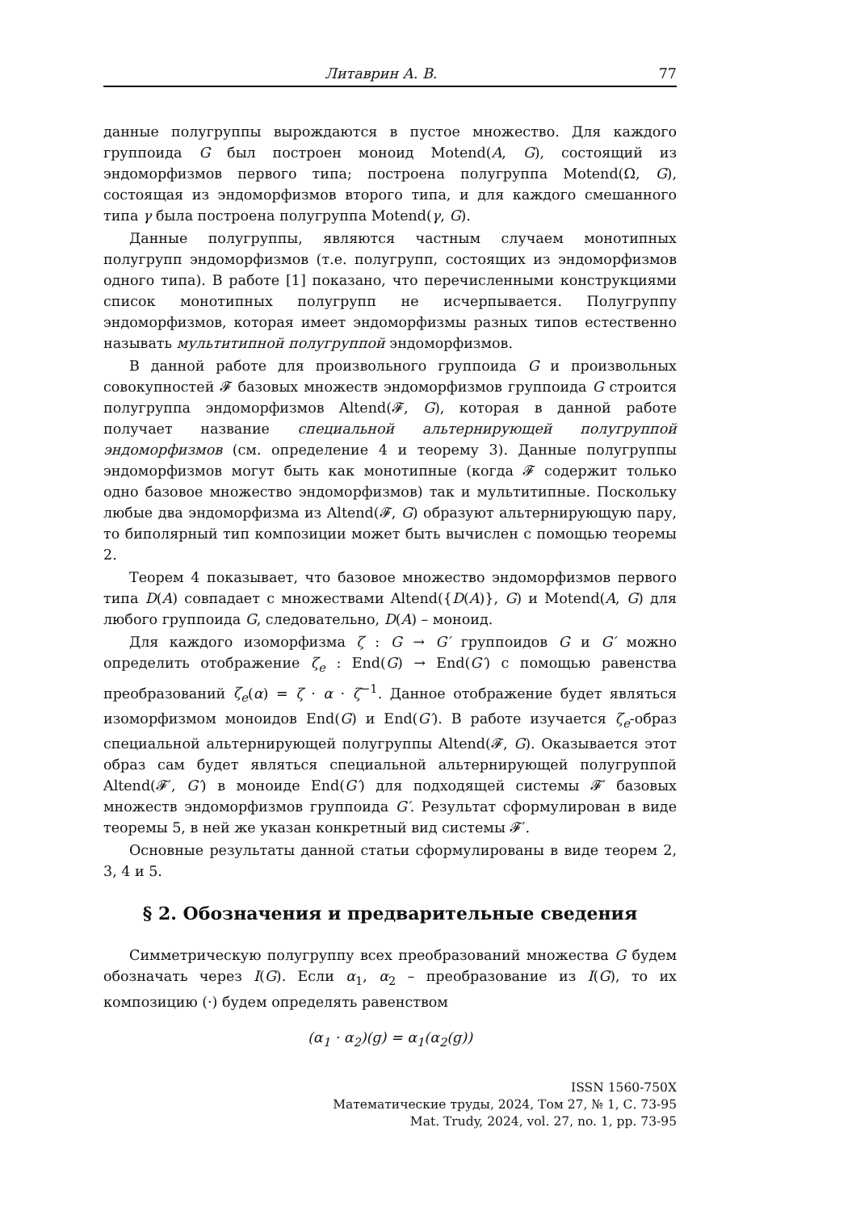Литаврин А. В. 77
данные полугруппы вырождаются в пустое множество. Для каждого группоида G был построен моноид Motend(A, G), состоящий из эндоморфизмов первого типа; построена полугруппа Motend(Ω, G), состоящая из эндоморфизмов второго типа, и для каждого смешанного типа γ была построена полугруппа Motend(γ, G).
Данные полугруппы, являются частным случаем монотипных полугрупп эндоморфизмов (т.е. полугрупп, состоящих из эндоморфизмов одного типа). В работе [1] показано, что перечисленными конструкциями список монотипных полугрупп не исчерпывается. Полугруппу эндоморфизмов, которая имеет эндоморфизмы разных типов естественно называть мультитипной полугруппой эндоморфизмов.
В данной работе для произвольного группоида G и произвольных совокупностей 𝓕 базовых множеств эндоморфизмов группоида G строится полугруппа эндоморфизмов Altend(𝓕, G), которая в данной работе получает название специальной альтернирующей полугруппой эндоморфизмов (см. определение 4 и теорему 3). Данные полугруппы эндоморфизмов могут быть как монотипные (когда 𝓕 содержит только одно базовое множество эндоморфизмов) так и мультитипные. Поскольку любые два эндоморфизма из Altend(𝓕, G) образуют альтернирующую пару, то биполярный тип композиции может быть вычислен с помощью теоремы 2.
Теорем 4 показывает, что базовое множество эндоморфизмов первого типа D(A) совпадает с множествами Altend({D(A)}, G) и Motend(A, G) для любого группоида G, следовательно, D(A) – моноид.
Для каждого изоморфизма ζ : G → G′ группоидов G и G′ можно определить отображение ζ<sub>e</sub> : End(G) → End(G′) с помощью равенства преобразований ζ<sub>e</sub>(α) = ζ · α · ζ<sup>−1</sup>. Данное отображение будет являться изоморфизмом моноидов End(G) и End(G′). В работе изучается ζ<sub>e</sub>-образ специальной альтернирующей полугруппы Altend(𝓕, G). Оказывается этот образ сам будет являться специальной альтернирующей полугруппой Altend(𝓕′, G′) в моноиде End(G′) для подходящей системы 𝓕′ базовых множеств эндоморфизмов группоида G′. Результат сформулирован в виде теоремы 5, в ней же указан конкретный вид системы 𝓕′.
Основные результаты данной статьи сформулированы в виде теорем 2, 3, 4 и 5.
§ 2. Обозначения и предварительные сведения
Симметрическую полугруппу всех преобразований множества G будем обозначать через I(G). Если α<sub>1</sub>, α<sub>2</sub> – преобразование из I(G), то их композицию (·) будем определять равенством
(α<sub>1</sub> · α<sub>2</sub>)(g) = α<sub>1</sub>(α<sub>2</sub>(g))
ISSN 1560-750X
Математические труды, 2024, Том 27, № 1, С. 73-95
Mat. Trudy, 2024, vol. 27, no. 1, pp. 73-95